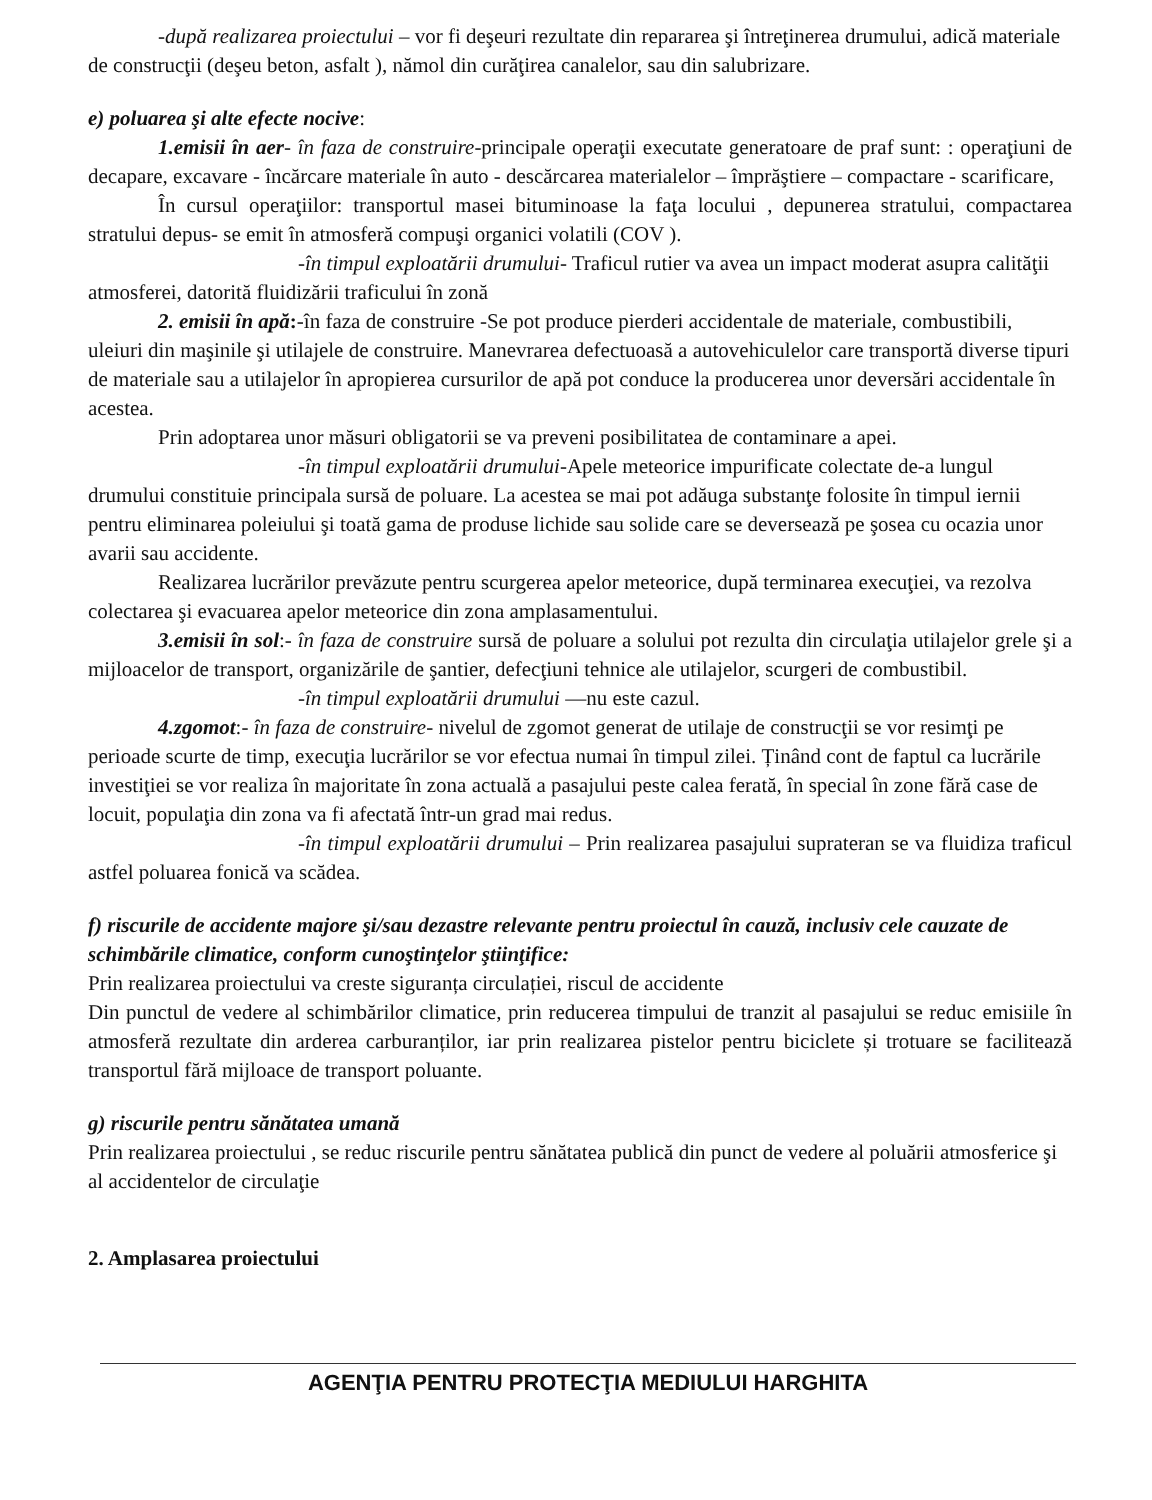-după realizarea proiectului – vor fi deşeuri rezultate din repararea şi întreţinerea drumului, adică materiale de construcţii (deşeu beton, asfalt ), nămol din curăţirea canalelor, sau din salubrizare.
e) poluarea şi alte efecte nocive:
1.emisii în aer- în faza de construire-principale operaţii executate generatoare de praf sunt: : operaţiuni de decapare, excavare - încărcare materiale în auto - descărcarea materialelor – împrăştiere – compactare - scarificare,
În cursul operaţiilor: transportul masei bituminoase la faţa locului , depunerea stratului, compactarea stratului depus- se emit în atmosferă compuşi organici volatili (COV ).
-în timpul exploatării drumului- Traficul rutier va avea un impact moderat asupra calităţii atmosferei, datorită fluidizării traficului în zonă
2. emisii în apă:-în faza de construire -Se pot produce pierderi accidentale de materiale, combustibili, uleiuri din maşinile şi utilajele de construire. Manevrarea defectuoasă a autovehiculelor care transportă diverse tipuri de materiale sau a utilajelor în apropierea cursurilor de apă pot conduce la producerea unor deversări accidentale în acestea.
Prin adoptarea unor măsuri obligatorii se va preveni posibilitatea de contaminare a apei.
-în timpul exploatării drumului-Apele meteorice impurificate colectate de-a lungul drumului constituie principala sursă de poluare. La acestea se mai pot adăuga substanţe folosite în timpul iernii pentru eliminarea poleiului şi toată gama de produse lichide sau solide care se deversează pe şosea cu ocazia unor avarii sau accidente.
Realizarea lucrărilor prevăzute pentru scurgerea apelor meteorice, după terminarea execuţiei, va rezolva colectarea şi evacuarea apelor meteorice din zona amplasamentului.
3.emisii în sol:- în faza de construire sursă de poluare a solului pot rezulta din circulaţia utilajelor grele şi a mijloacelor de transport, organizările de şantier, defecţiuni tehnice ale utilajelor, scurgeri de combustibil.
-în timpul exploatării drumului —nu este cazul.
4.zgomot:- în faza de construire- nivelul de zgomot generat de utilaje de construcţii se vor resimţi pe perioade scurte de timp, execuţia lucrărilor se vor efectua numai în timpul zilei. Ținând cont de faptul ca lucrările investiţiei se vor realiza în majoritate în zona actuală a pasajului peste calea ferată, în special în zone fără case de locuit, populaţia din zona va fi afectată într-un grad mai redus.
-în timpul exploatării drumului – Prin realizarea pasajului suprateran se va fluidiza traficul astfel poluarea fonică va scădea.
f) riscurile de accidente majore şi/sau dezastre relevante pentru proiectul în cauză, inclusiv cele cauzate de schimbările climatice, conform cunoştinţelor ştiinţifice:
Prin realizarea proiectului va creste siguranța circulației, riscul de accidente
Din punctul de vedere al schimbărilor climatice, prin reducerea timpului de tranzit al pasajului se reduc emisiile în atmosferă rezultate din arderea carburanților, iar prin realizarea pistelor pentru biciclete și trotuare se facilitează transportul fără mijloace de transport poluante.
g) riscurile pentru sănătatea umană
Prin realizarea proiectului , se reduc riscurile pentru sănătatea publică din punct de vedere al poluării atmosferice şi al accidentelor de circulaţie
2. Amplasarea proiectului
AGENŢIA PENTRU PROTECŢIA MEDIULUI HARGHITA